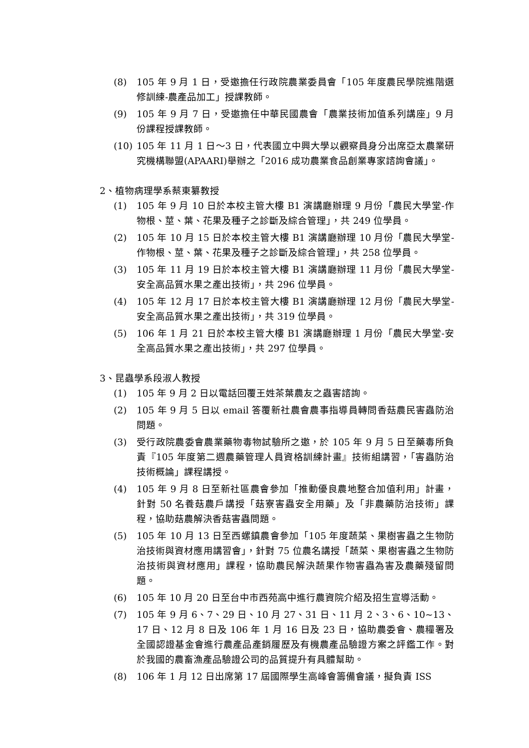(8) 105 年 9 月 1 日，受邀擔任行政院農業委員會「105 年度農民學院進階選修訓練-農產品加工」授課教師。
(9) 105 年 9 月 7 日，受邀擔任中華民國農會「農業技術加值系列講座」9 月份課程授課教師。
(10) 105 年 11 月 1 日～3 日，代表國立中興大學以觀察員身分出席亞太農業研究機構聯盟(APAARI)舉辦之「2016 成功農業食品創業專家諮詢會議」。
2、植物病理學系蔡東纂教授
(1) 105 年 9 月 10 日於本校主管大樓 B1 演講廳辦理 9 月份「農民大學堂-作物根、莖、葉、花果及種子之診斷及綜合管理」，共 249 位學員。
(2) 105 年 10 月 15 日於本校主管大樓 B1 演講廳辦理 10 月份「農民大學堂-作物根、莖、葉、花果及種子之診斷及綜合管理」，共 258 位學員。
(3) 105 年 11 月 19 日於本校主管大樓 B1 演講廳辦理 11 月份「農民大學堂-安全高品質水果之產出技術」，共 296 位學員。
(4) 105 年 12 月 17 日於本校主管大樓 B1 演講廳辦理 12 月份「農民大學堂-安全高品質水果之產出技術」，共 319 位學員。
(5) 106 年 1 月 21 日於本校主管大樓 B1 演講廳辦理 1 月份「農民大學堂-安全高品質水果之產出技術」，共 297 位學員。
3、昆蟲學系段淑人教授
(1) 105 年 9 月 2 日以電話回覆王姓茶葉農友之蟲害諮詢。
(2) 105 年 9 月 5 日以 email 答覆新社農會農事指導員轉問香菇農民害蟲防治問題。
(3) 受行政院農委會農業藥物毒物試驗所之邀，於 105 年 9 月 5 日至藥毒所負責『105 年度第二週農藥管理人員資格訓練計畫』技術組講習，「害蟲防治技術概論」課程講授。
(4) 105 年 9 月 8 日至新社區農會參加「推動優良農地整合加值利用」計畫，針對 50 名養菇農戶講授「菇寮害蟲安全用藥」及「非農藥防治技術」課程，協助菇農解決香菇害蟲問題。
(5) 105 年 10 月 13 日至西螺鎮農會參加「105 年度蔬菜、果樹害蟲之生物防治技術與資材應用講習會」，針對 75 位農名講授「蔬菜、果樹害蟲之生物防治技術與資材應用」課程，協助農民解決蔬果作物害蟲為害及農藥殘留問題。
(6) 105 年 10 月 20 日至台中市西苑高中進行農資院介紹及招生宣導活動。
(7) 105 年 9 月 6、7、29 日、10 月 27、31 日、11 月 2、3、6、10~13、17 日、12 月 8 日及 106 年 1 月 16 日及 23 日，協助農委會、農糧署及全國認證基金會進行農產品產銷履歷及有機農產品驗證方案之評鑑工作。對於我國的農畜漁產品驗證公司的品質提升有具體幫助。
(8) 106 年 1 月 12 日出席第 17 屆國際學生高峰會籌備會議，擬負責 ISS